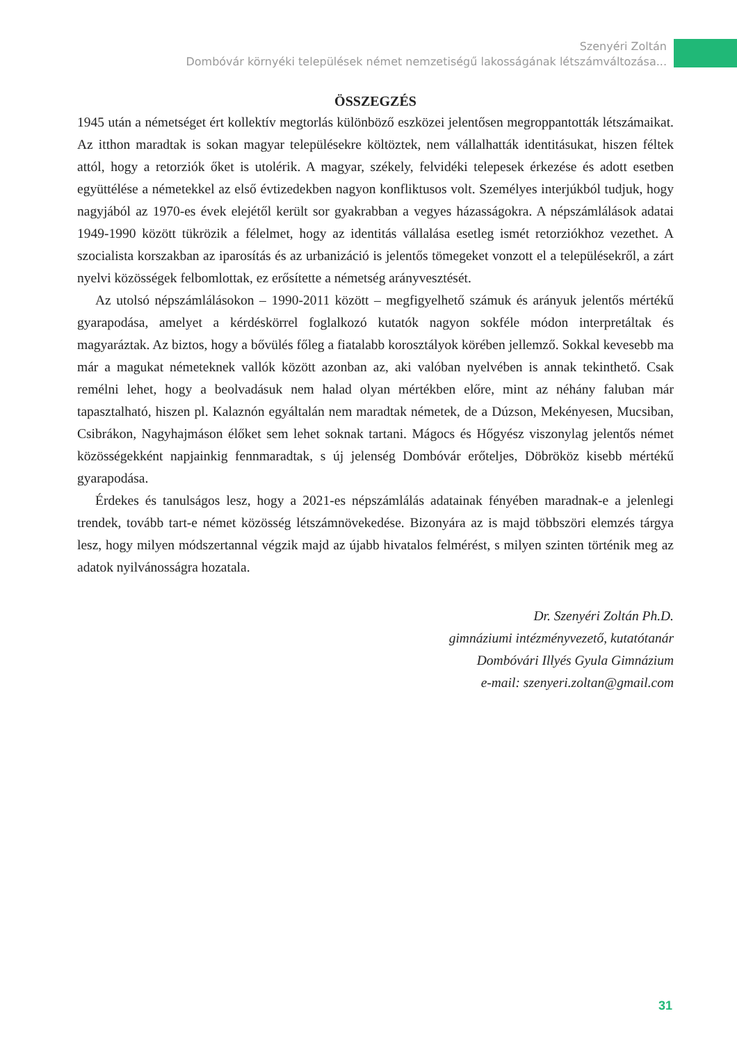Szenyéri Zoltán
Dombóvár környéki települések német nemzetiségű lakosságának létszámváltozása...
ÖSSZEGZÉS
1945 után a németséget ért kollektív megtorlás különböző eszközei jelentősen megroppantották létszámaikat. Az itthon maradtak is sokan magyar településekre költöztek, nem vállalhatták identitásukat, hiszen féltek attól, hogy a retorziók őket is utolérik. A magyar, székely, felvidéki telepesek érkezése és adott esetben együttélése a németekkel az első évtizedekben nagyon konfliktusos volt. Személyes interjúkból tudjuk, hogy nagyjából az 1970-es évek elejétől került sor gyakrabban a vegyes házasságokra. A népszámlálások adatai 1949-1990 között tükrözik a félelmet, hogy az identitás vállalása esetleg ismét retorziókhoz vezethet. A szocialista korszakban az iparosítás és az urbanizáció is jelentős tömegeket vonzott el a településekről, a zárt nyelvi közösségek felbomlottak, ez erősítette a németség arányvesztését.
Az utolsó népszámlálásokon – 1990-2011 között – megfigyelhető számuk és arányuk jelentős mértékű gyarapodása, amelyet a kérdéskörrel foglalkozó kutatók nagyon sokféle módon interpretáltak és magyaráztak. Az biztos, hogy a bővülés főleg a fiatalabb korosztályok körében jellemző. Sokkal kevesebb ma már a magukat németeknek vallók között azonban az, aki valóban nyelvében is annak tekinthető. Csak remélni lehet, hogy a beolvadásuk nem halad olyan mértékben előre, mint az néhány faluban már tapasztalható, hiszen pl. Kalaznón egyáltalán nem maradtak németek, de a Dúzson, Mekényesen, Mucsiban, Csibrákon, Nagyhajmáson élőket sem lehet soknak tartani. Mágocs és Hőgyész viszonylag jelentős német közösségekként napjainkig fennmaradtak, s új jelenség Dombóvár erőteljes, Döbrököz kisebb mértékű gyarapodása.
Érdekes és tanulságos lesz, hogy a 2021-es népszámlálás adatainak fényében maradnak-e a jelenlegi trendek, tovább tart-e német közösség létszámnövekedése. Bizonyára az is majd többszöri elemzés tárgya lesz, hogy milyen módszertannal végzik majd az újabb hivatalos felmérést, s milyen szinten történik meg az adatok nyilvánosságra hozatala.
Dr. Szenyéri Zoltán Ph.D.
gimnáziumi intézményvezető, kutatótanár
Dombóvári Illyés Gyula Gimnázium
e-mail: szenyeri.zoltan@gmail.com
31